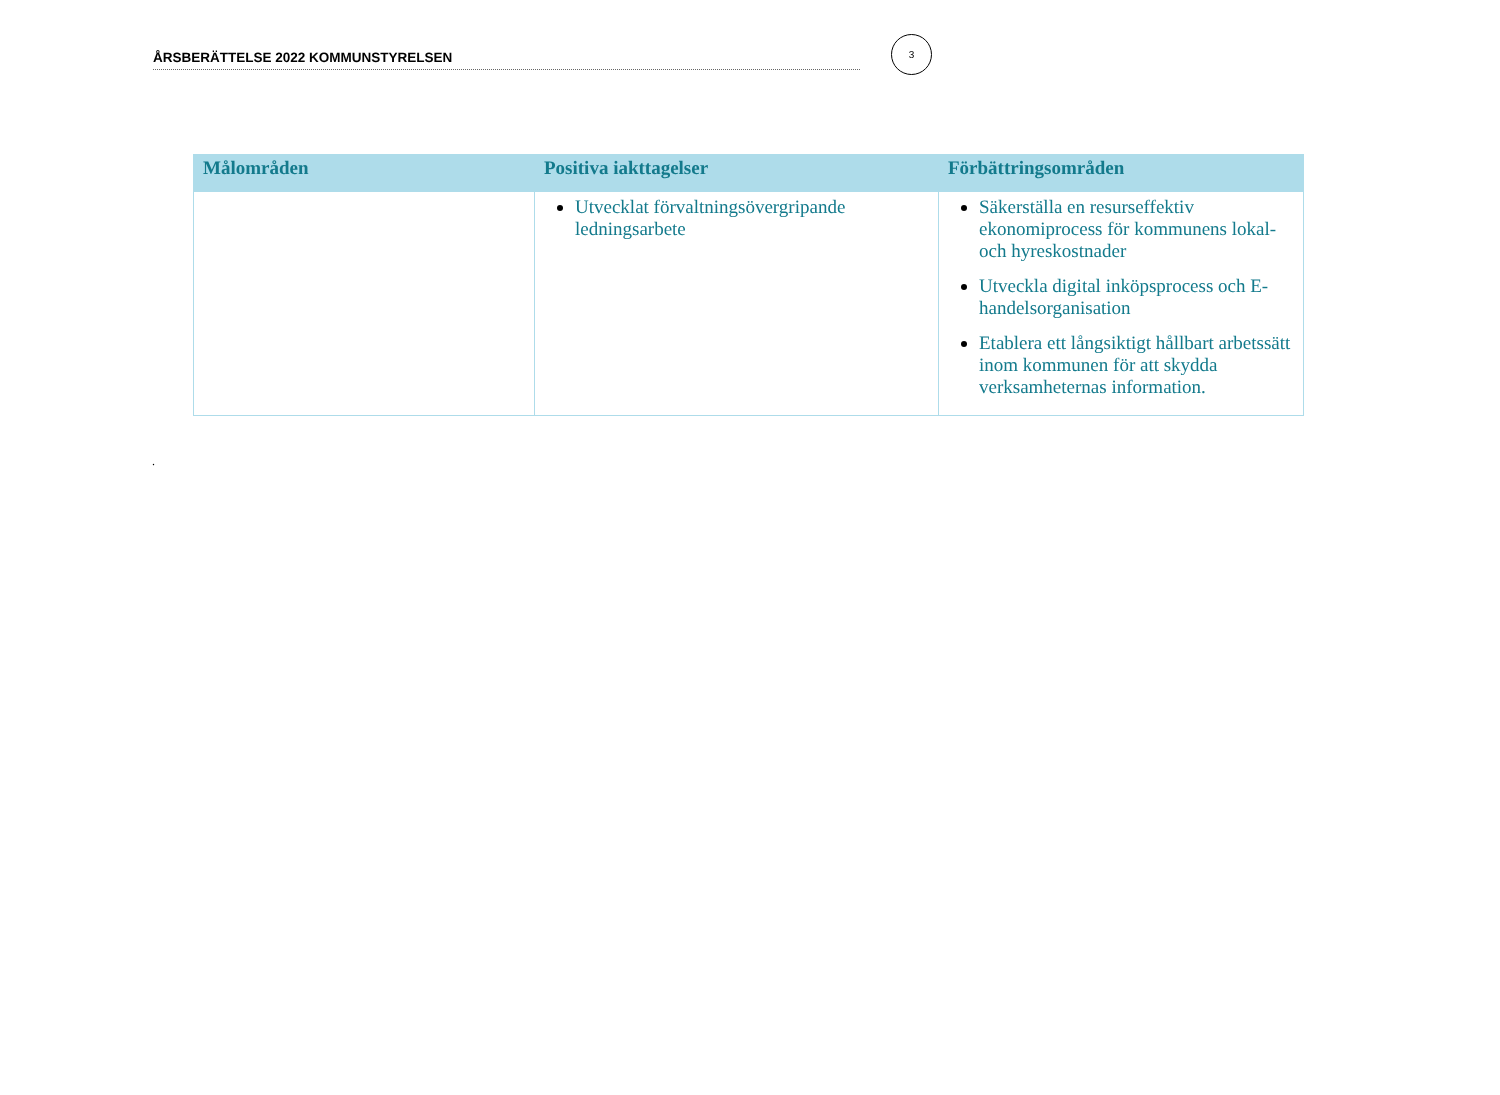ÅRSBERÄTTELSE 2022 KOMMUNSTYRELSEN
3
| Målområden | Positiva iakttagelser | Förbättringsområden |
| --- | --- | --- |
| | Utvecklat förvaltningsövergripande ledningsarbete | Säkerställa en resurseffektiv ekonomiprocess för kommunens lokal- och hyreskostnader Utveckla digital inköpsprocess och E-handelsorganisation Etablera ett långsiktigt hållbart arbetssätt inom kommunen för att skydda verksamheternas information. |
.